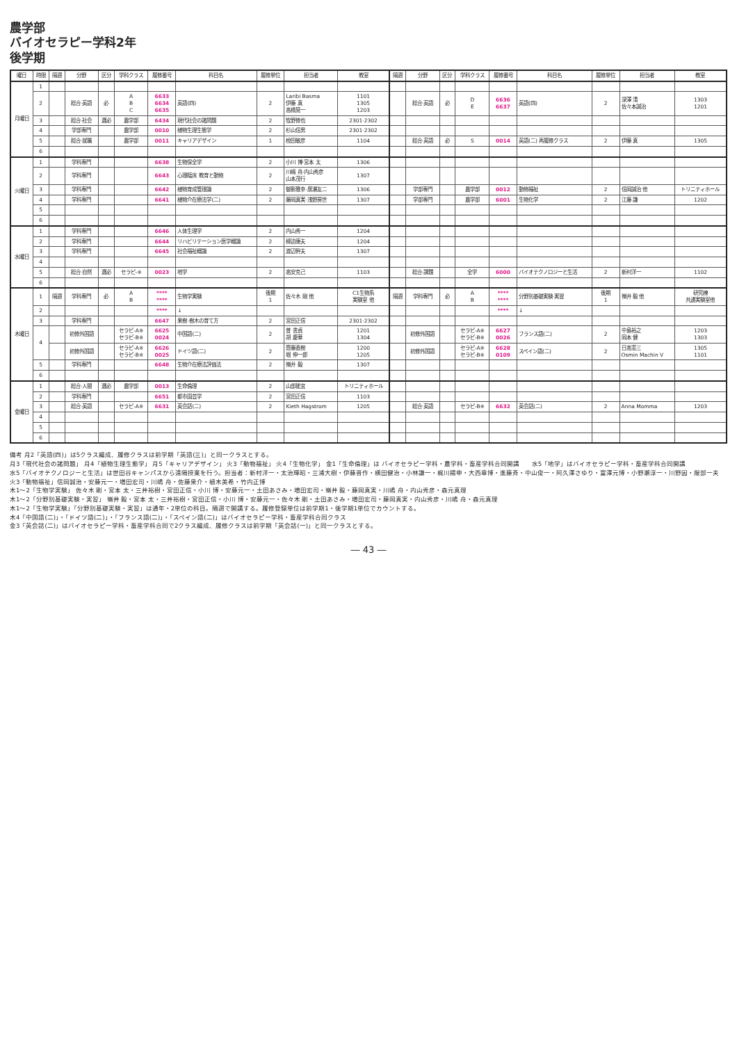農学部
バイオセラピー学科2年
後学期
| 曜日 | 時限 | 隔週 | 分野 | 区分 | 学科クラス | 履修番号 | 科目名 | 履修単位 | 担当者 | 教室 | 隔週 | 分野 | 区分 | 学科クラス | 履修番号 | 科目名 | 履修単位 | 担当者 | 教室 |
| --- | --- | --- | --- | --- | --- | --- | --- | --- | --- | --- | --- | --- | --- | --- | --- | --- | --- | --- | --- |
| 月曜日 | 1 | | | | | | | | | | | | | | | | | | |
| | 2 | | 総合·英語 | 必 | A B C | 6633 6634 6635 | 英語(四) | 2 | Laribi Basma 伊藤 真 高橋晃一 | 1101 1305 1203 | | 総合·英語 | 必 | D E | 6636 6637 | 英語(四) | 2 | 深澤 清 佐々本誠治 | 1303 1201 |
| | 3 | | 総合·社会 | 選必 | 農学部 | 6434 | 現代社会の諸問題 | 2 | 牧野修也 | 2301·2302 | | | | | | | | | |
| | 4 | | 学部専門 | | 農学部 | 0010 | 植物生理生態学 | 2 | 杉山信男 | 2301·2302 | | | | | | | | | |
| | 5 | | 総合·就職 | | 農学部 | 0011 | キャリアデザイン | 1 | 梲田敏彦 | 1104 | | 総合·英語 | 必 | S | 0014 | 英語(二) 再履修クラス | 2 | 伊藤 真 | 1305 |
| | 6 | | | | | | | | | | | | | | | | | | |
| 火曜日 | 1 | | 学科専門 | | | 6638 | 生物保全学 | 2 | 小川 博·宮本 太 | 1306 | | | | | | | | | |
| | 2 | | 学科専門 | | | 6643 | 心理臨床 教育と動物 | 2 | 川嶋 舟·内山秀彦 山本茂行 | 1307 | | | | | | | | | |
| | 3 | | 学科専門 | | | 6642 | 植物育成管理論 | 2 | 御影雅幸·廣瀬友二 | 1306 | | 学部専門 | | 農学部 | 0012 | 動物福祉 | 2 | 信岡誠治 他 | トリニティホール |
| | 4 | | 学科専門 | | | 6641 | 植物介在療法学(二) | 2 | 藤岡真実·浅野房世 | 1307 | | 学部専門 | | 農学部 | 6001 | 生物化学 | 2 | 江藤 謙 | 1202 |
| | 5 | | | | | | | | | | | | | | | | | | |
| | 6 | | | | | | | | | | | | | | | | | | |
| 水曜日 | 1 | | 学科専門 | | | 6646 | 人体生理学 | 2 | 内山秀一 | 1204 | | | | | | | | | |
| | 2 | | 学科専門 | | | 6644 | リハビリテーション医学概論 | 2 | 柳迫康夫 | 1204 | | | | | | | | | |
| | 3 | | 学科専門 | | | 6645 | 社会福祉概論 | 2 | 渡辺幹夫 | 1307 | | | | | | | | | |
| | 4 | | | | | | | | | | | | | | | | | | |
| | 5 | | 総合·自然 | 選必 | セラピ-※ | 0023 | 地学 | 2 | 高安克己 | 1103 | | 総合·課題 | | 全学 | 6000 | バイオテクノロジーと生活 | 2 | 新村洋一 | 1102 |
| | 6 | | | | | | | | | | | | | | | | | | |
| 木曜日 | 1 | 隔週 | 学科専門 | 必 | A B | **** **** | 生物学実験 | 後期 1 | 佐々木 剛 他 | C1生物系 実験室 他 | 隔週 | 学科専門 | 必 | A B | **** **** | 分野別基礎実験·実習 | 後期 1 | 嶺井 毅 他 | 研究棟 共通実験室他 |
| | 2 | | | | | **** | ↓ | | | | | | | | **** | ↓ | | | |
| | 3 | | 学科専門 | | | 6647 | 果樹·樹木の育て方 | 2 | 宮田正信 | 2301·2302 | | | | | | | | | |
| | 4 | | 初修外国語 | | セラピ-A※ セラピ-B※ | 6625 0024 | 中国語(二) | 2 | 普 書貞 胡 慶華 | 1201 1304 | | 初修外国語 | | セラピ-A※ セラピ-B※ | 6627 0026 | フランス語(二) | 2 | 中島裕之 岡本 健 | 1203 1303 |
| | | | 初修外国語 | | セラピ-A※ セラピ-B※ | 6626 0025 | ドイツ語(二) | 2 | 齋藤直樹 堀 伸一郎 | 1200 1205 | | 初修外国語 | | セラピ-A※ セラピ-B※ | 6628 0109 | スペイン語(二) | 2 | 日高憲三 Osmin Machin V | 1305 1101 |
| | 5 | | 学科専門 | | | 6648 | 生物介在療法評価法 | 2 | 嶺井 毅 | 1307 | | | | | | | | | |
| | 6 | | | | | | | | | | | | | | | | | | |
| 金曜日 | 1 | | 総合·人間 | 選必 | 農学部 | 0013 | 生命倫理 | 2 | 山部能宜 | トリニティホール | | | | | | | | | |
| | 2 | | 学科専門 | | | 6651 | 都市園芸学 | 2 | 宮田正信 | 1103 | | | | | | | | | |
| | 3 | | 総合·英語 | | セラピ-A※ | 6631 | 英会話(二) | 2 | Kieth Hagstrom | 1205 | | 総合·英語 | | セラピ-B※ | 6632 | 英会話(二) | 2 | Anna Momma | 1203 |
| | 4 | | | | | | | | | | | | | | | | | | |
| | 5 | | | | | | | | | | | | | | | | | | |
| | 6 | | | | | | | | | | | | | | | | | | |
備考 月2「英語(四)」は5クラス編成、履修クラスは前学期「英語(三)」と同一クラスとする。
月3「現代社会の諸問題」 月4「植物生理生態学」 月5「キャリアデザイン」 火3「動物福祉」 火4「生物化学」 金1「生命倫理」は バイオセラピー学科・農学科・畜産学科合同開講　　水5「地学」はバイオセラピー学科・畜産学科合同開講
水5「バイオテクノロジーと生活」は世田谷キャンパスから遠隔授業を行う。担当者：新村洋一・太治輝昭・三浦大樹・伊藤晋作・横田健治・小林謙一・梶川揚申・大西章博・進藤斉・中山俊一・阿久澤さゆり・冨澤元博・小野瀬淳一・川野因・服部一夫
火3「動物福祉」信岡誠治・安藤元一・増田宏司・川嶋 舟・佐藤衆介・植木美希・竹内正博
木1～2「生物学実験」 佐々木 剛・宮本 太・三井裕樹・宮田正信・小川 博・安藤元一・土田あさみ・増田宏司・嶺井 毅・藤岡真実・川嶋 舟・内山秀彦・森元真理
木1～2「分野別基礎実験・実習」 嶺井 毅・宮本 太・三井裕樹・宮田正信・小川 博・安藤元一・佐々木 剛・土田あさみ・増田宏司・藤岡真実・内山秀彦・川嶋 舟・森元真理
木1～2「生物学実験」「分野別基礎実験・実習」は通年・2単位の科目。隔週で開講する。履修登録単位は前学期1・後学期1単位でカウントする。
木4「中国語(二)」・「ドイツ語(二)」・「フランス語(二)」・「スペイン語(二)」はバイオセラピー学科・畜産学科合同クラス
金3「英会話(二)」はバイオセラピー学科・畜産学科合同で2クラス編成、履修クラスは前学期「英会話(一)」と同一クラスとする。
― 43 ―